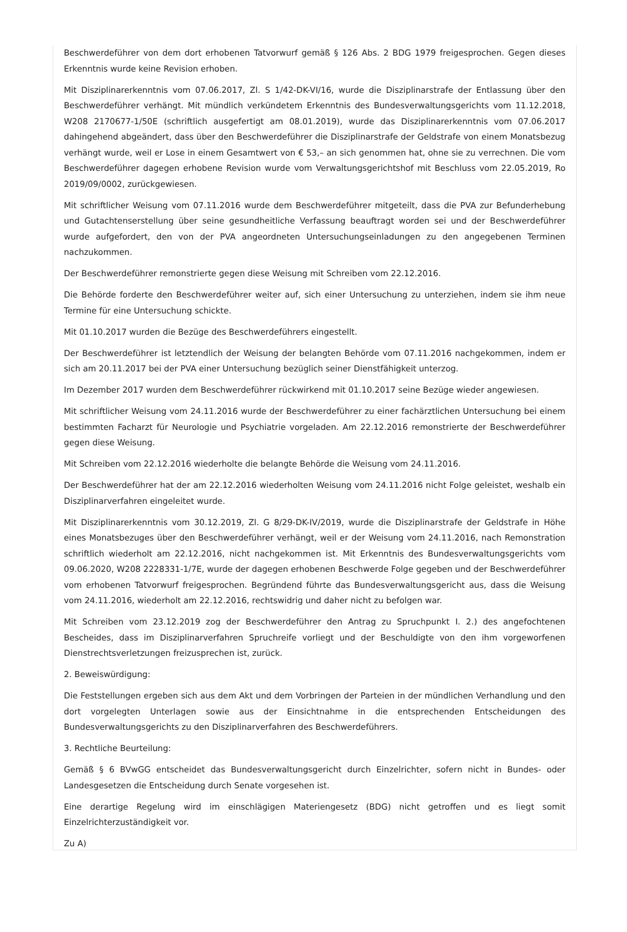Beschwerdeführer von dem dort erhobenen Tatvorwurf gemäß § 126 Abs. 2 BDG 1979 freigesprochen. Gegen dieses Erkenntnis wurde keine Revision erhoben.
Mit Disziplinarerkenntnis vom 07.06.2017, Zl. S 1/42-DK-VI/16, wurde die Disziplinarstrafe der Entlassung über den Beschwerdeführer verhängt. Mit mündlich verkündetem Erkenntnis des Bundesverwaltungsgerichts vom 11.12.2018, W208 2170677-1/50E (schriftlich ausgefertigt am 08.01.2019), wurde das Disziplinarerkenntnis vom 07.06.2017 dahingehend abgeändert, dass über den Beschwerdeführer die Disziplinarstrafe der Geldstrafe von einem Monatsbezug verhängt wurde, weil er Lose in einem Gesamtwert von € 53,– an sich genommen hat, ohne sie zu verrechnen. Die vom Beschwerdeführer dagegen erhobene Revision wurde vom Verwaltungsgerichtshof mit Beschluss vom 22.05.2019, Ro 2019/09/0002, zurückgewiesen.
Mit schriftlicher Weisung vom 07.11.2016 wurde dem Beschwerdeführer mitgeteilt, dass die PVA zur Befunderhebung und Gutachtenserstellung über seine gesundheitliche Verfassung beauftragt worden sei und der Beschwerdeführer wurde aufgefordert, den von der PVA angeordneten Untersuchungseinladungen zu den angegebenen Terminen nachzukommen.
Der Beschwerdeführer remonstrierte gegen diese Weisung mit Schreiben vom 22.12.2016.
Die Behörde forderte den Beschwerdeführer weiter auf, sich einer Untersuchung zu unterziehen, indem sie ihm neue Termine für eine Untersuchung schickte.
Mit 01.10.2017 wurden die Bezüge des Beschwerdeführers eingestellt.
Der Beschwerdeführer ist letztendlich der Weisung der belangten Behörde vom 07.11.2016 nachgekommen, indem er sich am 20.11.2017 bei der PVA einer Untersuchung bezüglich seiner Dienstfähigkeit unterzog.
Im Dezember 2017 wurden dem Beschwerdeführer rückwirkend mit 01.10.2017 seine Bezüge wieder angewiesen.
Mit schriftlicher Weisung vom 24.11.2016 wurde der Beschwerdeführer zu einer fachärztlichen Untersuchung bei einem bestimmten Facharzt für Neurologie und Psychiatrie vorgeladen. Am 22.12.2016 remonstrierte der Beschwerdeführer gegen diese Weisung.
Mit Schreiben vom 22.12.2016 wiederholte die belangte Behörde die Weisung vom 24.11.2016.
Der Beschwerdeführer hat der am 22.12.2016 wiederholten Weisung vom 24.11.2016 nicht Folge geleistet, weshalb ein Disziplinarverfahren eingeleitet wurde.
Mit Disziplinarerkenntnis vom 30.12.2019, Zl. G 8/29-DK-IV/2019, wurde die Disziplinarstrafe der Geldstrafe in Höhe eines Monatsbezuges über den Beschwerdeführer verhängt, weil er der Weisung vom 24.11.2016, nach Remonstration schriftlich wiederholt am 22.12.2016, nicht nachgekommen ist. Mit Erkenntnis des Bundesverwaltungsgerichts vom 09.06.2020, W208 2228331-1/7E, wurde der dagegen erhobenen Beschwerde Folge gegeben und der Beschwerdeführer vom erhobenen Tatvorwurf freigesprochen. Begründend führte das Bundesverwaltungsgericht aus, dass die Weisung vom 24.11.2016, wiederholt am 22.12.2016, rechtswidrig und daher nicht zu befolgen war.
Mit Schreiben vom 23.12.2019 zog der Beschwerdeführer den Antrag zu Spruchpunkt I. 2.) des angefochtenen Bescheides, dass im Disziplinarverfahren Spruchreife vorliegt und der Beschuldigte von den ihm vorgeworfenen Dienstrechtsverletzungen freizusprechen ist, zurück.
2. Beweiswürdigung:
Die Feststellungen ergeben sich aus dem Akt und dem Vorbringen der Parteien in der mündlichen Verhandlung und den dort vorgelegten Unterlagen sowie aus der Einsichtnahme in die entsprechenden Entscheidungen des Bundesverwaltungsgerichts zu den Disziplinarverfahren des Beschwerdeführers.
3. Rechtliche Beurteilung:
Gemäß § 6 BVwGG entscheidet das Bundesverwaltungsgericht durch Einzelrichter, sofern nicht in Bundes- oder Landesgesetzen die Entscheidung durch Senate vorgesehen ist.
Eine derartige Regelung wird im einschlägigen Materiengesetz (BDG) nicht getroffen und es liegt somit Einzelrichterzuständigkeit vor.
Zu A)